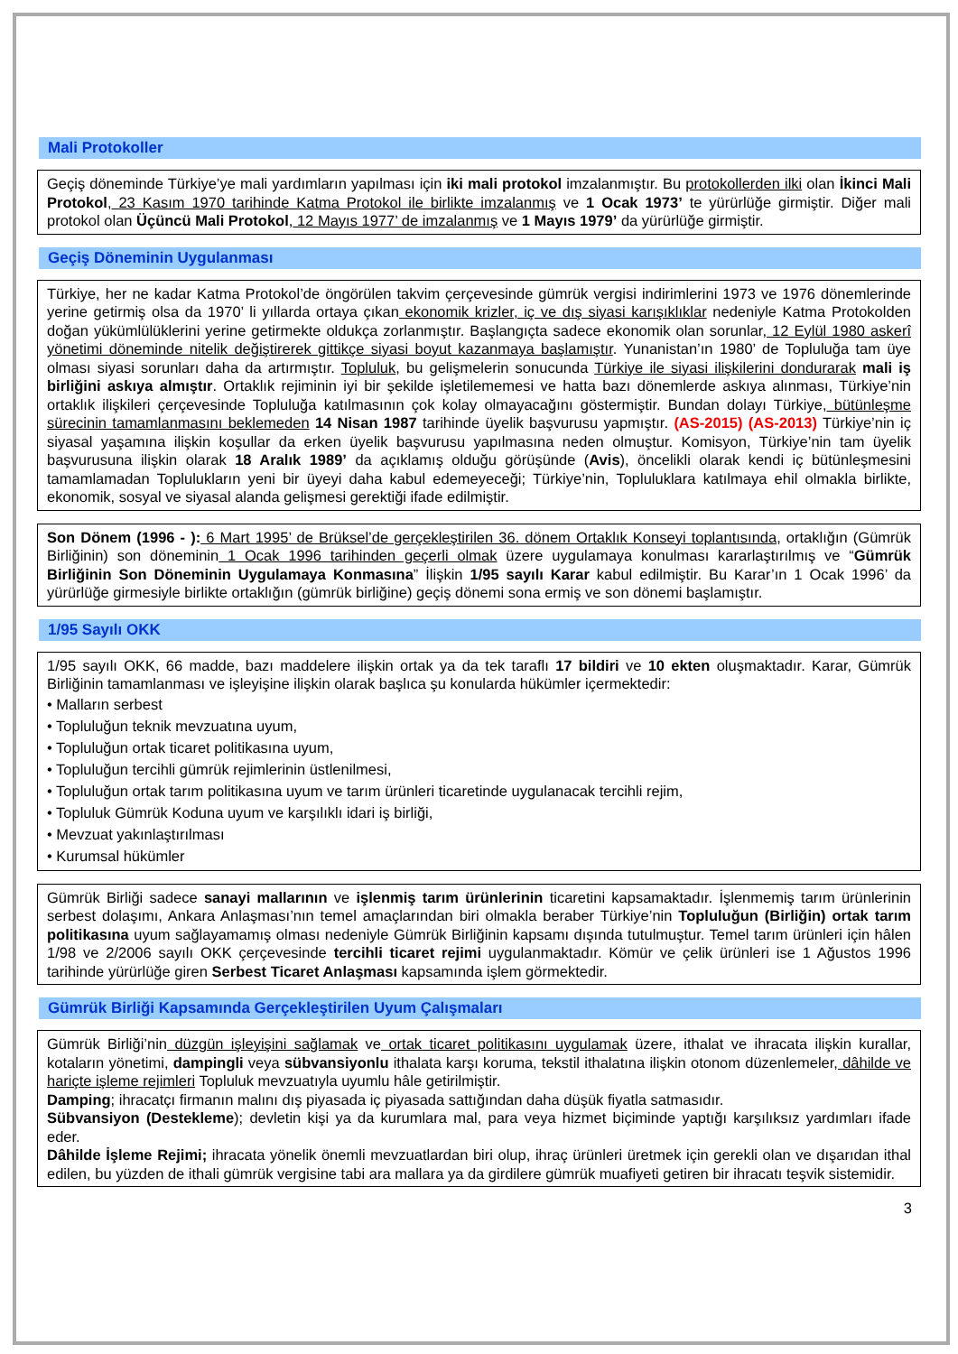Mali Protokoller
Geçiş döneminde Türkiye’ye mali yardımların yapılması için iki mali protokol imzalanmıştır. Bu protokollerden ilki olan İkinci Mali Protokol, 23 Kasım 1970 tarihinde Katma Protokol ile birlikte imzalanmış ve 1 Ocak 1973’ te yürürlüğe girmiştir. Diğer mali protokol olan Üçüncü Mali Protokol, 12 Mayıs 1977’ de imzalanmış ve 1 Mayıs 1979’ da yürürlüğe girmiştir.
Geçiş Döneminin Uygulanması
Türkiye, her ne kadar Katma Protokol’de öngörülen takvim çerçevesinde gümrük vergisi indirimlerini 1973 ve 1976 dönemlerinde yerine getirmiş olsa da 1970’ li yıllarda ortaya çıkan ekonomik krizler, iç ve dış siyasi karışıklıklar nedeniyle Katma Protokolden doğan yükümlülüklerini yerine getirmekte oldukça zorlanmıştır. Başlangıçta sadece ekonomik olan sorunlar, 12 Eylül 1980 askerî yönetimi döneminde nitelik değiştirerek gittikçe siyasi boyut kazanmaya başlamıştır. Yunanistan’ın 1980’ de Topluluğa tam üye olması siyasi sorunları daha da artırmıştır. Topluluk, bu gelişmelerin sonucunda Türkiye ile siyasi ilişkilerini dondurarak mali iş birliğini askıya almıştır. Ortaklık rejiminin iyi bir şekilde işletilememesi ve hatta bazı dönemlerde askıya alınması, Türkiye’nin ortaklık ilişkileri çerçevesinde Topluluğa katılmasının çok kolay olmayacağını göstermiştir. Bundan dolayı Türkiye, bütünleşme sürecinin tamamlanmasını beklemeden 14 Nisan 1987 tarihinde üyelik başvurusu yapmıştır. (AS-2015) (AS-2013) Türkiye’nin iç siyasal yaşamına ilişkin koşullar da erken üyelik başvurusu yapılmasına neden olmuştur. Komisyon, Türkiye’nin tam üyelik başvurusuna ilişkin olarak 18 Aralık 1989’ da açıklamış olduğu görüşünde (Avis), öncelikli olarak kendi iç bütünleşmesini tamamlamadan Toplulukların yeni bir üyeyi daha kabul edemeyeceği; Türkiye’nin, Topluluklara katılmaya ehil olmakla birlikte, ekonomik, sosyal ve siyasal alanda gelişmesi gerektiği ifade edilmiştir.
Son Dönem (1996 - ): 6 Mart 1995’ de Brüksel’de gerçekleştirilen 36. dönem Ortaklık Konseyi toplantısında, ortaklığın (Gümrük Birliğinin) son döneminin 1 Ocak 1996 tarihinden geçerli olmak üzere uygulamaya konulması kararlaştırılmış ve “Gümrük Birliğinin Son Döneminin Uygulamaya Konmasına” İlişkin 1/95 sayılı Karar kabul edilmiştir. Bu Karar’ın 1 Ocak 1996’ da yürürlüğe girmesiyle birlikte ortaklığın (gümrük birliğine) geçiş dönemi sona ermiş ve son dönemi başlamıştır.
1/95 Sayılı OKK
1/95 sayılı OKK, 66 madde, bazı maddelere ilişkin ortak ya da tek taraflı 17 bildiri ve 10 ekten oluşmaktadır. Karar, Gümrük Birliğinin tamamlanması ve işleyişine ilişkin olarak başlıca şu konularda hükümler içermektedir:
• Malların serbest
• Topluluğun teknik mevzuatına uyum,
• Topluluğun ortak ticaret politikasına uyum,
• Topluluğun tercihli gümrük rejimlerinin üstlenilmesi,
• Topluluğun ortak tarım politikasına uyum ve tarım ürünleri ticaretinde uygulanacak tercihli rejim,
• Topluluk Gümrük Koduna uyum ve karşılıklı idari iş birliği,
• Mevzuat yakınlaştırılması
• Kurumsal hükümler
Gümrük Birliği sadece sanayi mallarının ve işlenmiş tarım ürünlerinin ticaretini kapsamaktadır. İşlenmemiş tarım ürünlerinin serbest dolaşımı, Ankara Anlaşması’nın temel amaçlarından biri olmakla beraber Türkiye’nin Topluluğun (Birliğin) ortak tarım politikasına uyum sağlayamamış olması nedeniyle Gümrük Birliğinin kapsamı dışında tutulmuştur. Temel tarım ürünleri için hâlen 1/98 ve 2/2006 sayılı OKK çerçevesinde tercihli ticaret rejimi uygulanmaktadır. Kömür ve çelik ürünleri ise 1 Ağustos 1996 tarihinde yürürlüğe giren Serbest Ticaret Anlaşması kapsamında işlem görmektedir.
Gümrük Birliği Kapsamında Gerçekleştirilen Uyum Çalışmaları
Gümrük Birliği’nin düzgün işleyişini sağlamak ve ortak ticaret politikasını uygulamak üzere, ithalat ve ihracata ilişkin kurallar, kotaların yönetimi, dampingli veya sübvansiyonlu ithalata karşı koruma, tekstil ithalatına ilişkin otonom düzenlemeler, dâhilde ve hariçte işleme rejimleri Topluluk mevzuatıyla uyumlu hâle getirilmiştir.
Damping; ihracatçı firmanın malını dış piyasada iç piyasada sattığından daha düşük fiyatla satmasıdır.
Sübvansiyon (Destekleme); devletin kişi ya da kurumlara mal, para veya hizmet biçiminde yaptığı karşılıksız yardımları ifade eder.
Dâhilde İşleme Rejimi; ihracata yönelik önemli mevzuatlardan biri olup, ihraç ürünleri üretmek için gerekli olan ve dışarıdan ithal edilen, bu yüzden de ithali gümrük vergisine tabi ara mallara ya da girdilere gümrük muafiyeti getiren bir ihracatı teşvik sistemidir.
3